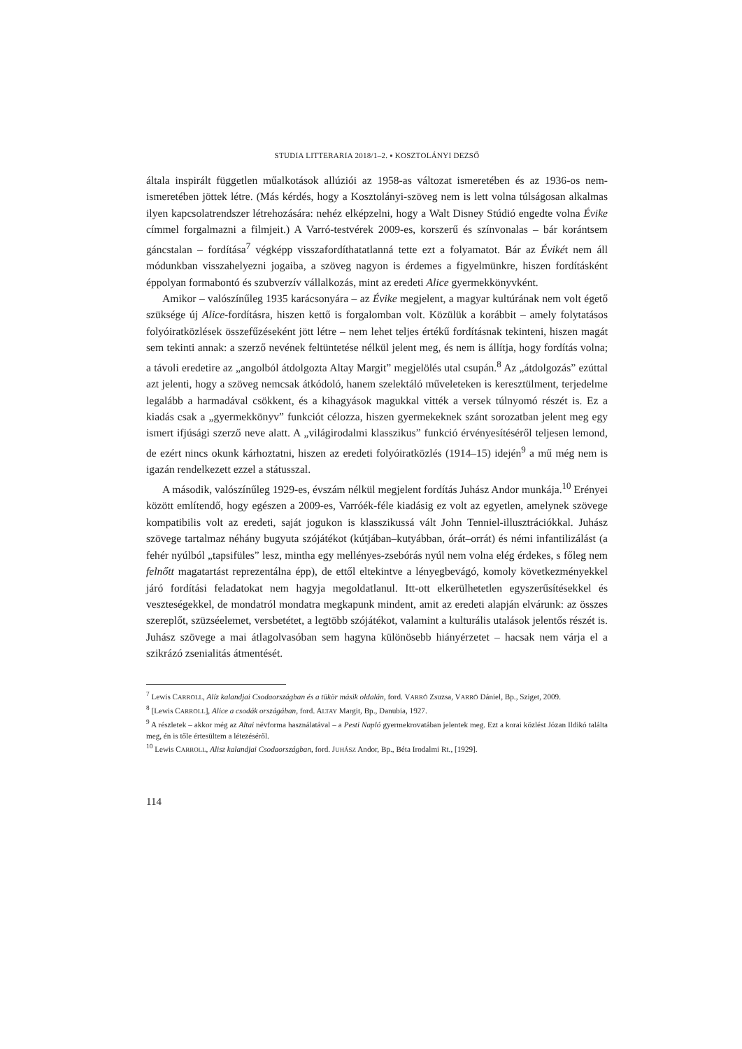STUDIA LITTERARIA 2018/1–2. ▪ KOSZTOLÁNYI DEZSŐ
általa inspirált független műalkotások allúziói az 1958-as változat ismeretében és az 1936-os nem-ismeretében jöttek létre. (Más kérdés, hogy a Kosztolányi-szöveg nem is lett volna túlságosan alkalmas ilyen kapcsolatrendszer létrehozására: nehéz elképzelni, hogy a Walt Disney Stúdió engedte volna Évike címmel forgalmazni a filmjeit.) A Varró-testvérek 2009-es, korszerű és színvonalas – bár korántsem gáncstalan – fordítása<sup>7</sup> végképp visszafordíthatatlanná tette ezt a folyamatot. Bár az Évikét nem áll módunkban visszahelyezni jogaiba, a szöveg nagyon is érdemes a figyelmünkre, hiszen fordításként éppolyan formabontó és szubverzív vállalkozás, mint az eredeti Alice gyermekkönyvként.
Amikor – valószínűleg 1935 karácsonyára – az Évike megjelent, a magyar kultúrának nem volt égető szüksége új Alice-fordításra, hiszen kettő is forgalomban volt. Közülük a korábbit – amely folytatásos folyóiratközlések összefűzéseként jött létre – nem lehet teljes értékű fordításnak tekinteni, hiszen magát sem tekinti annak: a szerző nevének feltüntetése nélkül jelent meg, és nem is állítja, hogy fordítás volna; a távoli eredetire az „angolból átdolgozta Altay Margit” megjelölés utal csupán.<sup>8</sup> Az „átdolgozás” ezúttal azt jelenti, hogy a szöveg nemcsak átkódoló, hanem szelektáló műveleteken is keresztülment, terjedelme legalább a harmadával csökkent, és a kihagyások magukkal vitték a versek túlnyomó részét is. Ez a kiadás csak a „gyermekkönyv” funkciót célozza, hiszen gyermekeknek szánt sorozatban jelent meg egy ismert ifjúsági szerző neve alatt. A „világirodalmi klasszikus” funkció érvényesítéséről teljesen lemond, de ezért nincs okunk kárhoztatni, hiszen az eredeti folyóiratközlés (1914–15) idején<sup>9</sup> a mű még nem is igazán rendelkezett ezzel a státusszal.
A második, valószínűleg 1929-es, évszám nélkül megjelent fordítás Juhász Andor munkája.<sup>10</sup> Erényei között említendő, hogy egészen a 2009-es, Varróék-féle kiadásig ez volt az egyetlen, amelynek szövege kompatibilis volt az eredeti, saját jogukon is klasszikussá vált John Tenniel-illusztrációkkal. Juhász szövege tartalmaz néhány bugyuta szójátékot (kútjában–kutyábban, órát–orrát) és némi infantilizálást (a fehér nyúlból „tapsifüles” lesz, mintha egy mellényes-zsebórás nyúl nem volna elég érdekes, s főleg nem felnőtt magatartást reprezentálna épp), de ettől eltekintve a lényegbevágó, komoly következményekkel járó fordítási feladatokat nem hagyja megoldatlanul. Itt-ott elkerülhetetlen egyszerűsítésekkel és veszteségekkel, de mondatról mondatra megkapunk mindent, amit az eredeti alapján elvárunk: az összes szereplőt, szüzséelemet, versbetétet, a legtöbb szójátékot, valamint a kulturális utalások jelentős részét is. Juhász szövege a mai átlagolvasóban sem hagyna különösebb hiányérzetet – hacsak nem várja el a szikrázó zsenialitás átmentését.
<sup>7</sup> Lewis CARROLL, Alíz kalandjai Csodaországban és a tükör másik oldalán, ford. VARRÓ Zsuzsa, VARRÓ Dániel, Bp., Sziget, 2009.
<sup>8</sup> [Lewis CARROLL], Alice a csodák országában, ford. ALTAY Margit, Bp., Danubia, 1927.
<sup>9</sup> A részletek – akkor még az Altai névforma használatával – a Pesti Napló gyermekrovatában jelentek meg. Ezt a korai közlést Józan Ildikó találta meg, én is tőle értesültem a létezéséről.
<sup>10</sup> Lewis CARROLL, Alisz kalandjai Csodaországban, ford. JUHÁSZ Andor, Bp., Béta Irodalmi Rt., [1929].
114